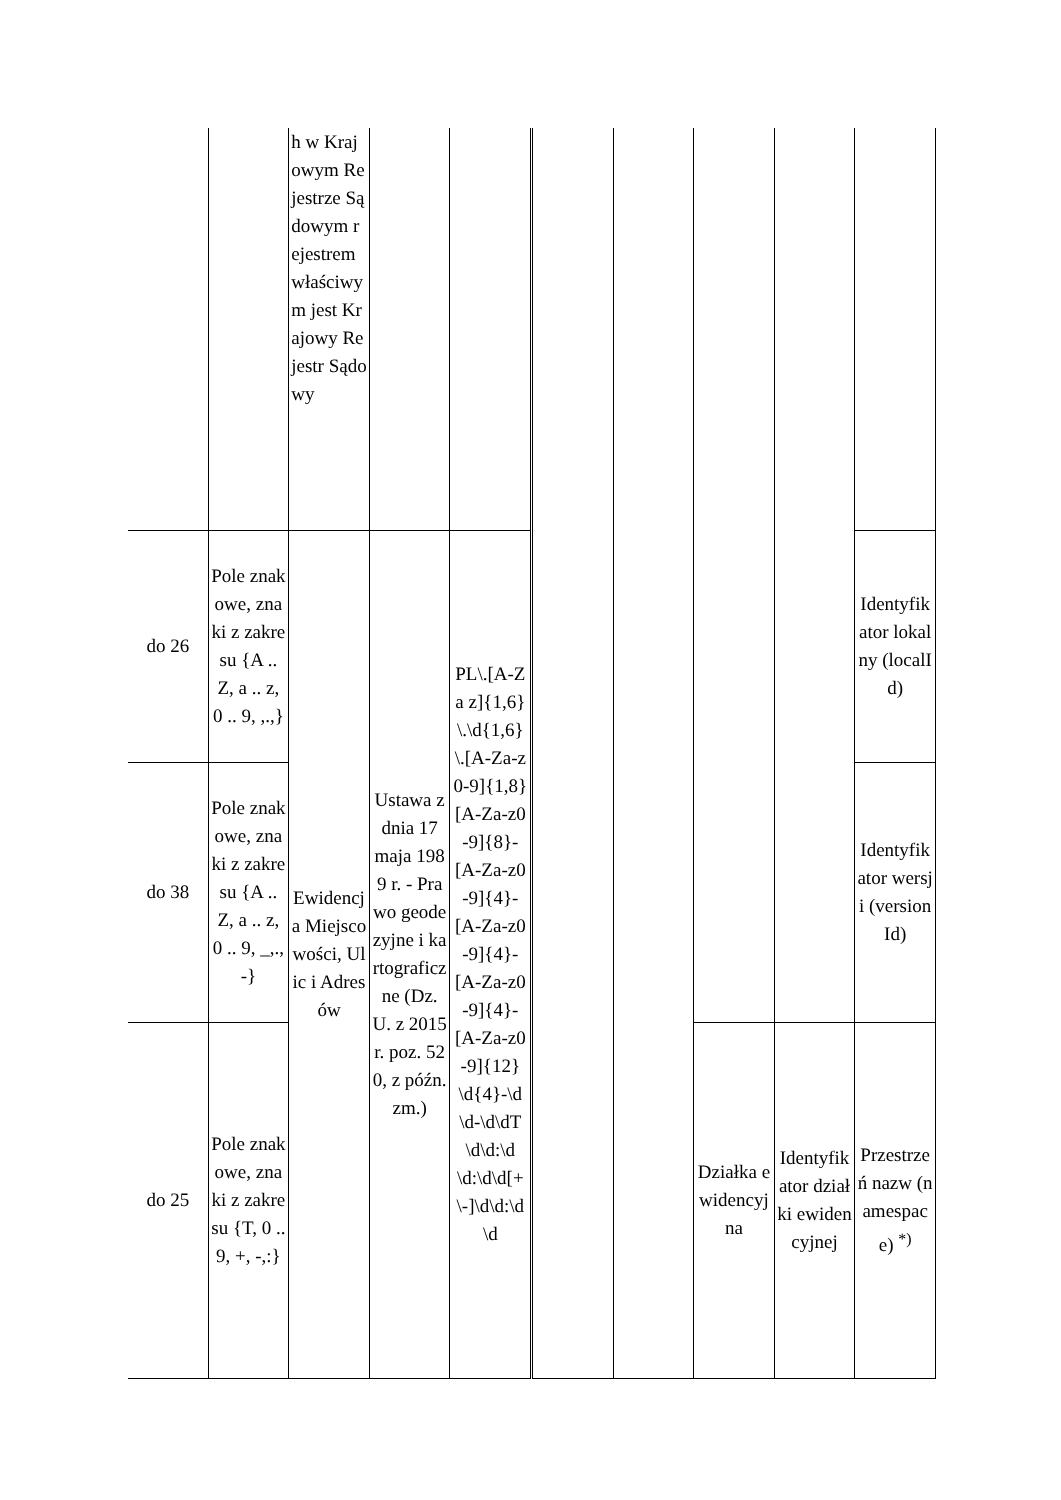| | | h w Krajowym Rejestrze Sądowym rejestrem właściwym jest Krajowy Rejestr Sądowy | | | | | | | |
| do 26 | Pole znakowe, znaki z zakresu {A .. Z, a .. z, 0 .. 9, ,.,} | Ewidencja Miejscowości, Ulic i Adresów | Ustawa z dnia 17 maja 1989 r. - Prawo geodezyjne i kartograficzne (Dz. U. z 2015 r. poz. 520, z późn. zm.) | PL\.[A-Za z]{1,6}\.\d{1,6}\.[A-Za-z0-9]{1,8} [A-Za-z0-9]{8}-[A-Za-z0-9]{4}-[A-Za-z0-9]{4}-[A-Za-z0-9]{4}-[A-Za-z0-9]{12} \d{4}-\d\d-\d\dT\d\d:\d\d:\d\d[+\-]\d\d:\d\d | | | | | Identyfikator lokalny (localId) |
| do 38 | Pole znakowe, znaki z zakresu {A .. Z, a .. z, 0 .. 9, _,.,-} | | | | | | | | Identyfikator wersji (version Id) |
| do 25 | Pole znakowe, znaki z zakresu {T, 0 .. 9, +, -,:} | | | | | | Działka ewidencyjna | Identyfikator działki ewidencyjnej | Przestrzeń nazw (namespace) <sup>*)</sup> |